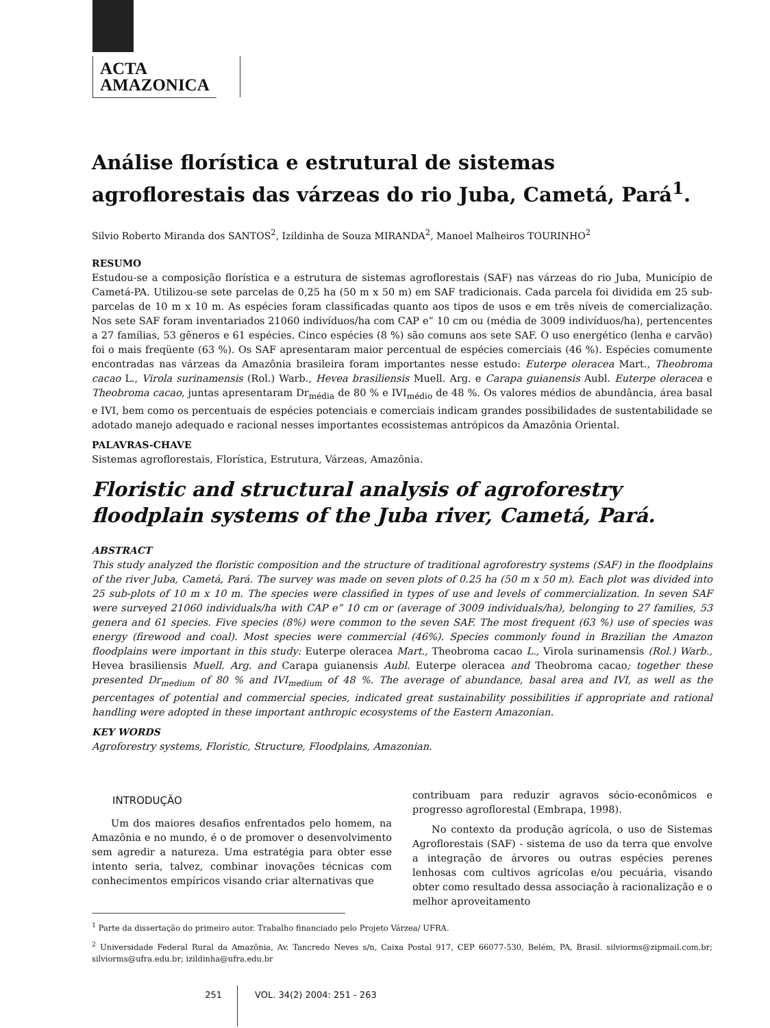ACTA
AMAZONICA
Análise florística e estrutural de sistemas agroflorestais das várzeas do rio Juba, Cametá, Pará<sup>1</sup>.
Silvio Roberto Miranda dos SANTOS<sup>2</sup>, Izildinha de Souza MIRANDA<sup>2</sup>, Manoel Malheiros TOURINHO<sup>2</sup>
RESUMO
Estudou-se a composição florística e a estrutura de sistemas agroflorestais (SAF) nas várzeas do rio Juba, Município de Cametá-PA. Utilizou-se sete parcelas de 0,25 ha (50 m x 50 m) em SAF tradicionais. Cada parcela foi dividida em 25 sub-parcelas de 10 m x 10 m. As espécies foram classificadas quanto aos tipos de usos e em três níveis de comercialização. Nos sete SAF foram inventariados 21060 indivíduos/ha com CAP e” 10 cm ou (média de 3009 indivíduos/ha), pertencentes a 27 famílias, 53 gêneros e 61 espécies. Cinco espécies (8 %) são comuns aos sete SAF. O uso energético (lenha e carvão) foi o mais freqüente (63 %). Os SAF apresentaram maior percentual de espécies comerciais (46 %). Espécies comumente encontradas nas várzeas da Amazônia brasileira foram importantes nesse estudo: Euterpe oleracea Mart., Theobroma cacao L., Virola surinamensis (Rol.) Warb., Hevea brasiliensis Muell. Arg. e Carapa guianensis Aubl. Euterpe oleracea e Theobroma cacao, juntas apresentaram Dr<sub>média</sub> de 80 % e IVI<sub>médio</sub> de 48 %. Os valores médios de abundância, área basal e IVI, bem como os percentuais de espécies potenciais e comerciais indicam grandes possibilidades de sustentabilidade se adotado manejo adequado e racional nesses importantes ecossistemas antrópicos da Amazônia Oriental.
PALAVRAS-CHAVE
Sistemas agroflorestais, Florística, Estrutura, Várzeas, Amazônia.
Floristic and structural analysis of agroforestry floodplain systems of the Juba river, Cametá, Pará.
ABSTRACT
This study analyzed the floristic composition and the structure of traditional agroforestry systems (SAF) in the floodplains of the river Juba, Cametá, Pará. The survey was made on seven plots of 0.25 ha (50 m x 50 m). Each plot was divided into 25 sub-plots of 10 m x 10 m. The species were classified in types of use and levels of commercialization. In seven SAF were surveyed 21060 individuals/ha with CAP e” 10 cm or (average of 3009 individuals/ha), belonging to 27 families, 53 genera and 61 species. Five species (8%) were common to the seven SAF. The most frequent (63 %) use of species was energy (firewood and coal). Most species were commercial (46%). Species commonly found in Brazilian the Amazon floodplains were important in this study: Euterpe oleracea Mart., Theobroma cacao L., Virola surinamensis (Rol.) Warb., Hevea brasiliensis Muell. Arg. and Carapa guianensis Aubl. Euterpe oleracea and Theobroma cacao; together these presented Dr<sub>medium</sub> of 80 % and IVI<sub>medium</sub> of 48 %. The average of abundance, basal area and IVI, as well as the percentages of potential and commercial species, indicated great sustainability possibilities if appropriate and rational handling were adopted in these important anthropic ecosystems of the Eastern Amazonian.
KEY WORDS
Agroforestry systems, Floristic, Structure, Floodplains, Amazonian.
INTRODUÇÃO
Um dos maiores desafios enfrentados pelo homem, na Amazônia e no mundo, é o de promover o desenvolvimento sem agredir a natureza. Uma estratégia para obter esse intento seria, talvez, combinar inovações técnicas com conhecimentos empíricos visando criar alternativas que
contribuam para reduzir agravos sócio-econômicos e progresso agroflorestal (Embrapa, 1998).
No contexto da produção agrícola, o uso de Sistemas Agroflorestais (SAF) - sistema de uso da terra que envolve a integração de árvores ou outras espécies perenes lenhosas com cultivos agrícolas e/ou pecuária, visando obter como resultado dessa associação à racionalização e o melhor aproveitamento
<sup>1</sup> Parte da dissertação do primeiro autor. Trabalho financiado pelo Projeto Várzea/ UFRA.
<sup>2</sup> Universidade Federal Rural da Amazônia, Av. Tancredo Neves s/n, Caixa Postal 917, CEP 66077-530, Belém, PA, Brasil. silviorms@zipmail.com.br; silviorms@ufra.edu.br; izildinha@ufra.edu.br
251 VOL. 34(2) 2004: 251 - 263